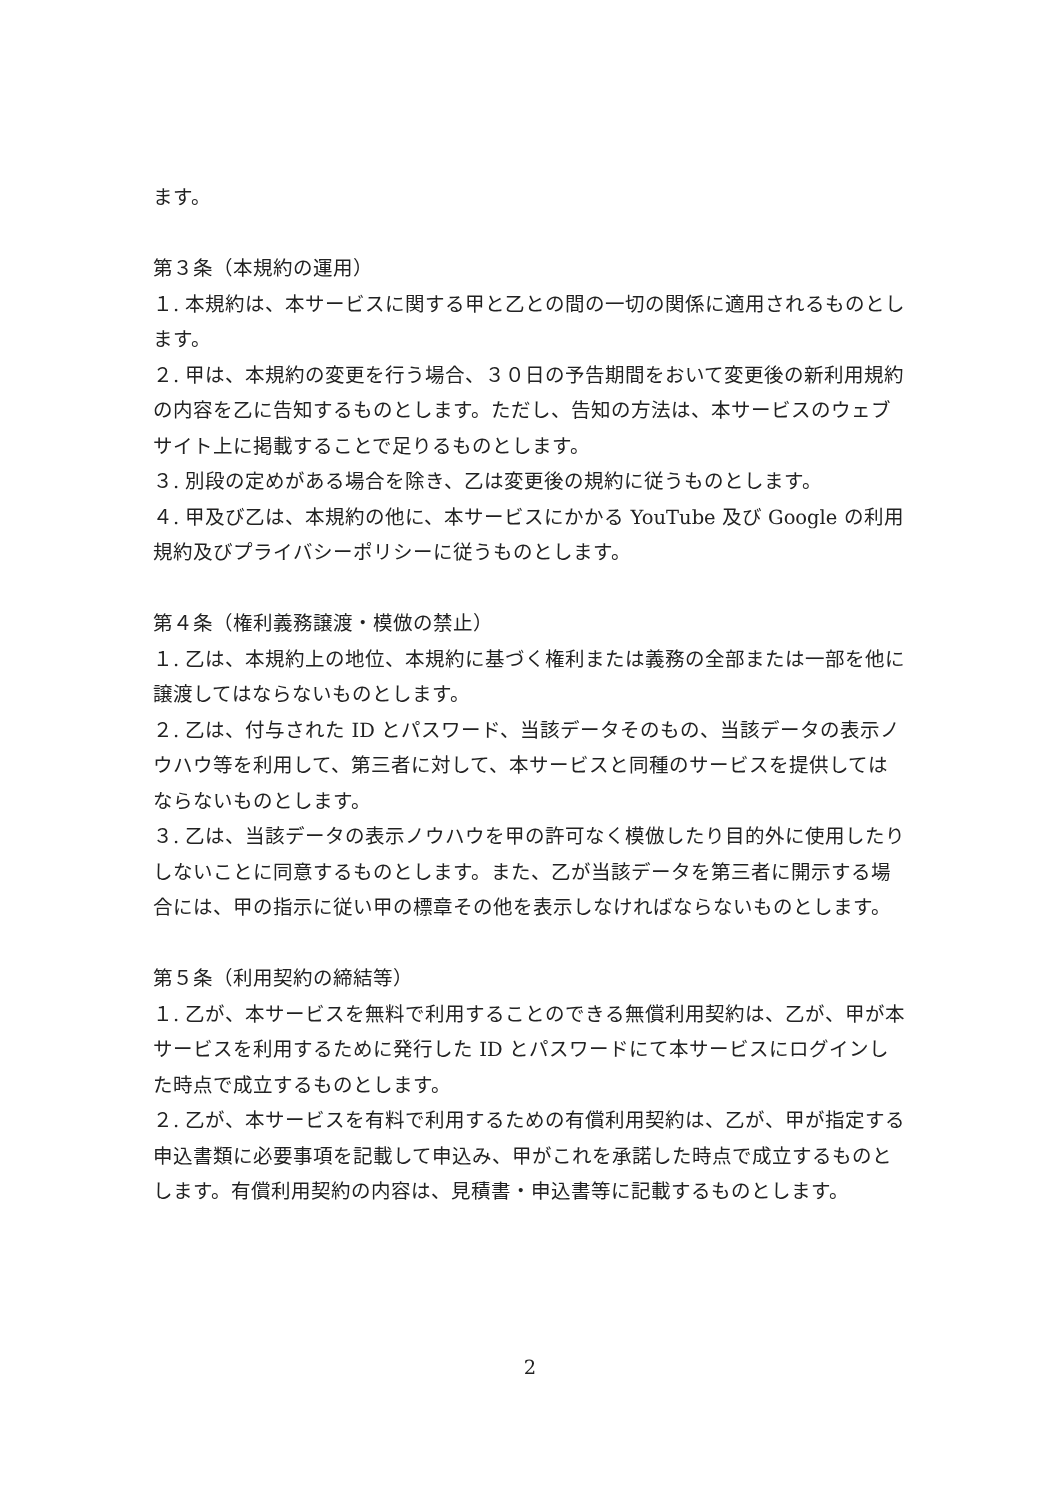ます。
第３条（本規約の運用）
１. 本規約は、本サービスに関する甲と乙との間の一切の関係に適用されるものとします。
２. 甲は、本規約の変更を行う場合、３０日の予告期間をおいて変更後の新利用規約の内容を乙に告知するものとします。ただし、告知の方法は、本サービスのウェブサイト上に掲載することで足りるものとします。
３. 別段の定めがある場合を除き、乙は変更後の規約に従うものとします。
４. 甲及び乙は、本規約の他に、本サービスにかかる YouTube 及び Google の利用規約及びプライバシーポリシーに従うものとします。
第４条（権利義務譲渡・模倣の禁止）
１. 乙は、本規約上の地位、本規約に基づく権利または義務の全部または一部を他に譲渡してはならないものとします。
２. 乙は、付与された ID とパスワード、当該データそのもの、当該データの表示ノウハウ等を利用して、第三者に対して、本サービスと同種のサービスを提供してはならないものとします。
３. 乙は、当該データの表示ノウハウを甲の許可なく模倣したり目的外に使用したりしないことに同意するものとします。また、乙が当該データを第三者に開示する場合には、甲の指示に従い甲の標章その他を表示しなければならないものとします。
第５条（利用契約の締結等）
１. 乙が、本サービスを無料で利用することのできる無償利用契約は、乙が、甲が本サービスを利用するために発行した ID とパスワードにて本サービスにログインした時点で成立するものとします。
２. 乙が、本サービスを有料で利用するための有償利用契約は、乙が、甲が指定する申込書類に必要事項を記載して申込み、甲がこれを承諾した時点で成立するものとします。有償利用契約の内容は、見積書・申込書等に記載するものとします。
2